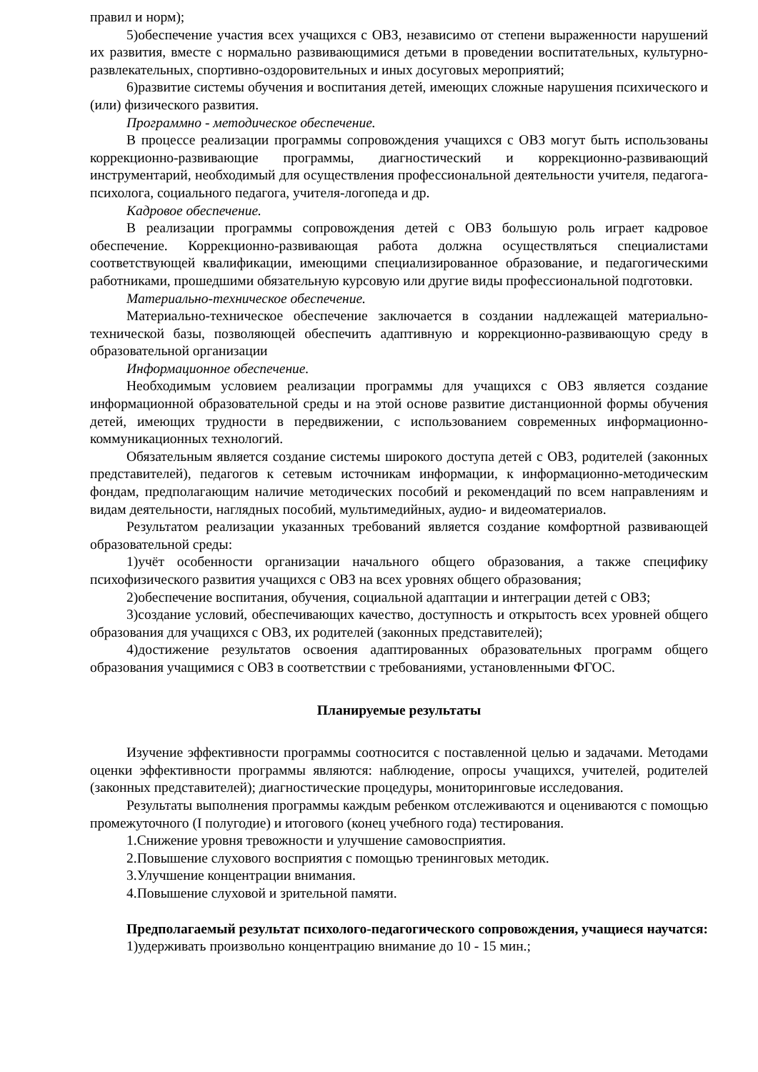правил и норм);
5)обеспечение участия всех учащихся с ОВЗ, независимо от степени выраженности нарушений их развития, вместе с нормально развивающимися детьми в проведении воспитательных, культурно-развлекательных, спортивно-оздоровительных и иных досуговых мероприятий;
6)развитие системы обучения и воспитания детей, имеющих сложные нарушения психического и (или) физического развития.
Программно - методическое обеспечение.
В процессе реализации программы сопровождения учащихся с ОВЗ могут быть использованы коррекционно-развивающие программы, диагностический и коррекционно-развивающий инструментарий, необходимый для осуществления профессиональной деятельности учителя, педагога-психолога, социального педагога, учителя-логопеда и др.
Кадровое обеспечение.
В реализации программы сопровождения детей с ОВЗ большую роль играет кадровое обеспечение. Коррекционно-развивающая работа должна осуществляться специалистами соответствующей квалификации, имеющими специализированное образование, и педагогическими работниками, прошедшими обязательную курсовую или другие виды профессиональной подготовки.
Материально-техническое обеспечение.
Материально-техническое обеспечение заключается в создании надлежащей материально-технической базы, позволяющей обеспечить адаптивную и коррекционно-развивающую среду в образовательной организации
Информационное обеспечение.
Необходимым условием реализации программы для учащихся с ОВЗ является создание информационной образовательной среды и на этой основе развитие дистанционной формы обучения детей, имеющих трудности в передвижении, с использованием современных информационно-коммуникационных технологий.
Обязательным является создание системы широкого доступа детей с ОВЗ, родителей (законных представителей), педагогов к сетевым источникам информации, к информационно-методическим фондам, предполагающим наличие методических пособий и рекомендаций по всем направлениям и видам деятельности, наглядных пособий, мультимедийных, аудио- и видеоматериалов.
Результатом реализации указанных требований является создание комфортной развивающей образовательной среды:
1)учёт особенности организации начального общего образования, а также специфику психофизического развития учащихся с ОВЗ на всех уровнях общего образования;
2)обеспечение воспитания, обучения, социальной адаптации и интеграции детей с ОВЗ;
3)создание условий, обеспечивающих качество, доступность и открытость всех уровней общего образования для учащихся с ОВЗ, их родителей (законных представителей);
4)достижение результатов освоения адаптированных образовательных программ общего образования учащимися с ОВЗ в соответствии с требованиями, установленными ФГОС.
Планируемые результаты
Изучение эффективности программы соотносится с поставленной целью и задачами. Методами оценки эффективности программы являются: наблюдение, опросы учащихся, учителей, родителей (законных представителей); диагностические процедуры, мониторинговые исследования.
Результаты выполнения программы каждым ребенком отслеживаются и оцениваются с помощью промежуточного (I полугодие) и итогового (конец учебного года) тестирования.
1.Снижение уровня тревожности и улучшение самовосприятия.
2.Повышение слухового восприятия с помощью тренинговых методик.
3.Улучшение концентрации внимания.
4.Повышение слуховой и зрительной памяти.
Предполагаемый результат психолого-педагогического сопровождения, учащиеся научатся:
1)удерживать произвольно концентрацию внимание до 10 - 15 мин.;